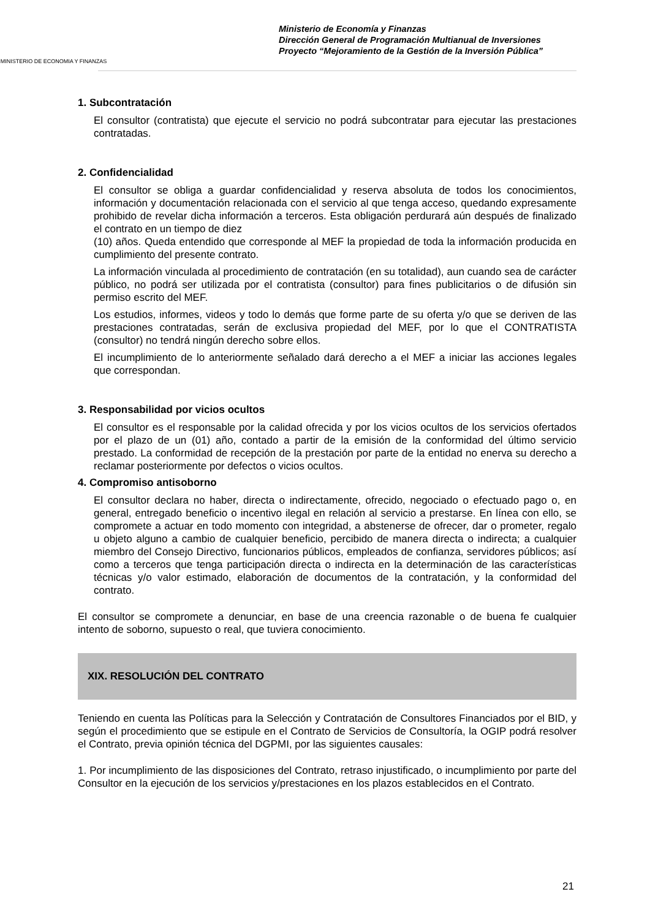MINISTERIO DE ECONOMIA Y FINANZAS
Ministerio de Economía y Finanzas
Dirección General de Programación Multianual de Inversiones
Proyecto “Mejoramiento de la Gestión de la Inversión Pública”
1. Subcontratación
El consultor (contratista) que ejecute el servicio no podrá subcontratar para ejecutar las prestaciones contratadas.
2. Confidencialidad
El consultor se obliga a guardar confidencialidad y reserva absoluta de todos los conocimientos, información y documentación relacionada con el servicio al que tenga acceso, quedando expresamente prohibido de revelar dicha información a terceros. Esta obligación perdurará aún después de finalizado el contrato en un tiempo de diez
(10) años. Queda entendido que corresponde al MEF la propiedad de toda la información producida en cumplimiento del presente contrato.
La información vinculada al procedimiento de contratación (en su totalidad), aun cuando sea de carácter público, no podrá ser utilizada por el contratista (consultor) para fines publicitarios o de difusión sin permiso escrito del MEF.
Los estudios, informes, videos y todo lo demás que forme parte de su oferta y/o que se deriven de las prestaciones contratadas, serán de exclusiva propiedad del MEF, por lo que el CONTRATISTA (consultor) no tendrá ningún derecho sobre ellos.
El incumplimiento de lo anteriormente señalado dará derecho a el MEF a iniciar las acciones legales que correspondan.
3. Responsabilidad por vicios ocultos
El consultor es el responsable por la calidad ofrecida y por los vicios ocultos de los servicios ofertados por el plazo de un (01) año, contado a partir de la emisión de la conformidad del último servicio prestado. La conformidad de recepción de la prestación por parte de la entidad no enerva su derecho a reclamar posteriormente por defectos o vicios ocultos.
4. Compromiso antisoborno
El consultor declara no haber, directa o indirectamente, ofrecido, negociado o efectuado pago o, en general, entregado beneficio o incentivo ilegal en relación al servicio a prestarse. En línea con ello, se compromete a actuar en todo momento con integridad, a abstenerse de ofrecer, dar o prometer, regalo u objeto alguno a cambio de cualquier beneficio, percibido de manera directa o indirecta; a cualquier miembro del Consejo Directivo, funcionarios públicos, empleados de confianza, servidores públicos; así como a terceros que tenga participación directa o indirecta en la determinación de las características técnicas y/o valor estimado, elaboración de documentos de la contratación, y la conformidad del contrato.
El consultor se compromete a denunciar, en base de una creencia razonable o de buena fe cualquier intento de soborno, supuesto o real, que tuviera conocimiento.
XIX. RESOLUCIÓN DEL CONTRATO
Teniendo en cuenta las Políticas para la Selección y Contratación de Consultores Financiados por el BID, y según el procedimiento que se estipule en el Contrato de Servicios de Consultoría, la OGIP podrá resolver el Contrato, previa opinión técnica del DGPMI, por las siguientes causales:
1. Por incumplimiento de las disposiciones del Contrato, retraso injustificado, o incumplimiento por parte del Consultor en la ejecución de los servicios y/prestaciones en los plazos establecidos en el Contrato.
21